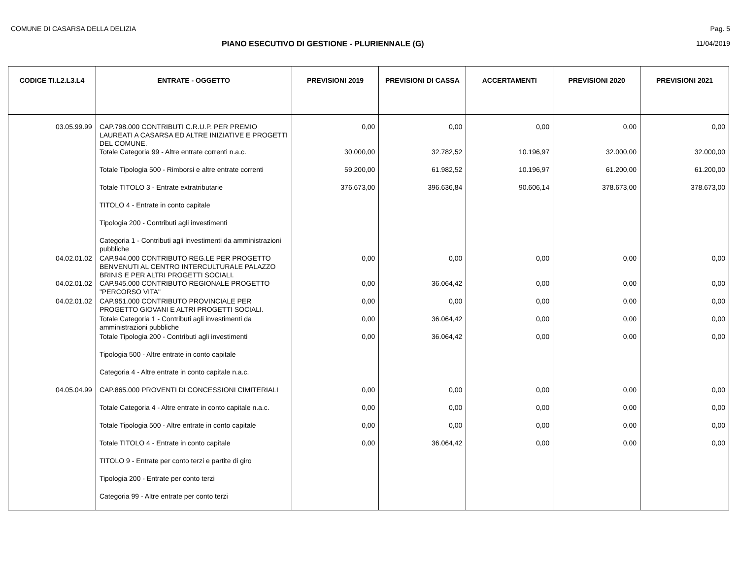COMUNE DI CASARSA DELLA DELIZIA Pag. 5
PIANO ESECUTIVO DI GESTIONE - PLURIENNALE (G) 11/04/2019
| CODICE TI.L2.L3.L4 | ENTRATE - OGGETTO | PREVISIONI 2019 | PREVISIONI DI CASSA | ACCERTAMENTI | PREVISIONI 2020 | PREVISIONI 2021 |
| --- | --- | --- | --- | --- | --- | --- |
| 03.05.99.99 | CAP.798.000 CONTRIBUTI C.R.U.P. PER PREMIO LAUREATI A CASARSA ED ALTRE INIZIATIVE E PROGETTI DEL COMUNE. | 0,00 | 0,00 | 0,00 | 0,00 | 0,00 |
| | Totale Categoria 99 - Altre entrate correnti n.a.c. | 30.000,00 | 32.782,52 | 10.196,97 | 32.000,00 | 32.000,00 |
| | Totale Tipologia 500 - Rimborsi e altre entrate correnti | 59.200,00 | 61.982,52 | 10.196,97 | 61.200,00 | 61.200,00 |
| | Totale TITOLO 3 - Entrate extratributarie | 376.673,00 | 396.636,84 | 90.606,14 | 378.673,00 | 378.673,00 |
| | TITOLO 4 - Entrate in conto capitale | | | | | |
| | Tipologia 200 - Contributi agli investimenti | | | | | |
| | Categoria 1 - Contributi agli investimenti da amministrazioni pubbliche | | | | | |
| 04.02.01.02 | CAP.944.000 CONTRIBUTO REG.LE PER PROGETTO BENVENUTI AL CENTRO INTERCULTURALE PALAZZO BRINIS E PER ALTRI PROGETTI SOCIALI. | 0,00 | 0,00 | 0,00 | 0,00 | 0,00 |
| 04.02.01.02 | CAP.945.000 CONTRIBUTO REGIONALE PROGETTO "PERCORSO VITA" | 0,00 | 36.064,42 | 0,00 | 0,00 | 0,00 |
| 04.02.01.02 | CAP.951.000 CONTRIBUTO PROVINCIALE PER PROGETTO GIOVANI E ALTRI PROGETTI SOCIALI. | 0,00 | 0,00 | 0,00 | 0,00 | 0,00 |
| | Totale Categoria 1 - Contributi agli investimenti da amministrazioni pubbliche | 0,00 | 36.064,42 | 0,00 | 0,00 | 0,00 |
| | Totale Tipologia 200 - Contributi agli investimenti | 0,00 | 36.064,42 | 0,00 | 0,00 | 0,00 |
| | Tipologia 500 - Altre entrate in conto capitale | | | | | |
| | Categoria 4 - Altre entrate in conto capitale n.a.c. | | | | | |
| 04.05.04.99 | CAP.865.000 PROVENTI DI CONCESSIONI CIMITERIALI | 0,00 | 0,00 | 0,00 | 0,00 | 0,00 |
| | Totale Categoria 4 - Altre entrate in conto capitale n.a.c. | 0,00 | 0,00 | 0,00 | 0,00 | 0,00 |
| | Totale Tipologia 500 - Altre entrate in conto capitale | 0,00 | 0,00 | 0,00 | 0,00 | 0,00 |
| | Totale TITOLO 4 - Entrate in conto capitale | 0,00 | 36.064,42 | 0,00 | 0,00 | 0,00 |
| | TITOLO 9 - Entrate per conto terzi e partite di giro | | | | | |
| | Tipologia 200 - Entrate per conto terzi | | | | | |
| | Categoria 99 - Altre entrate per conto terzi | | | | | |